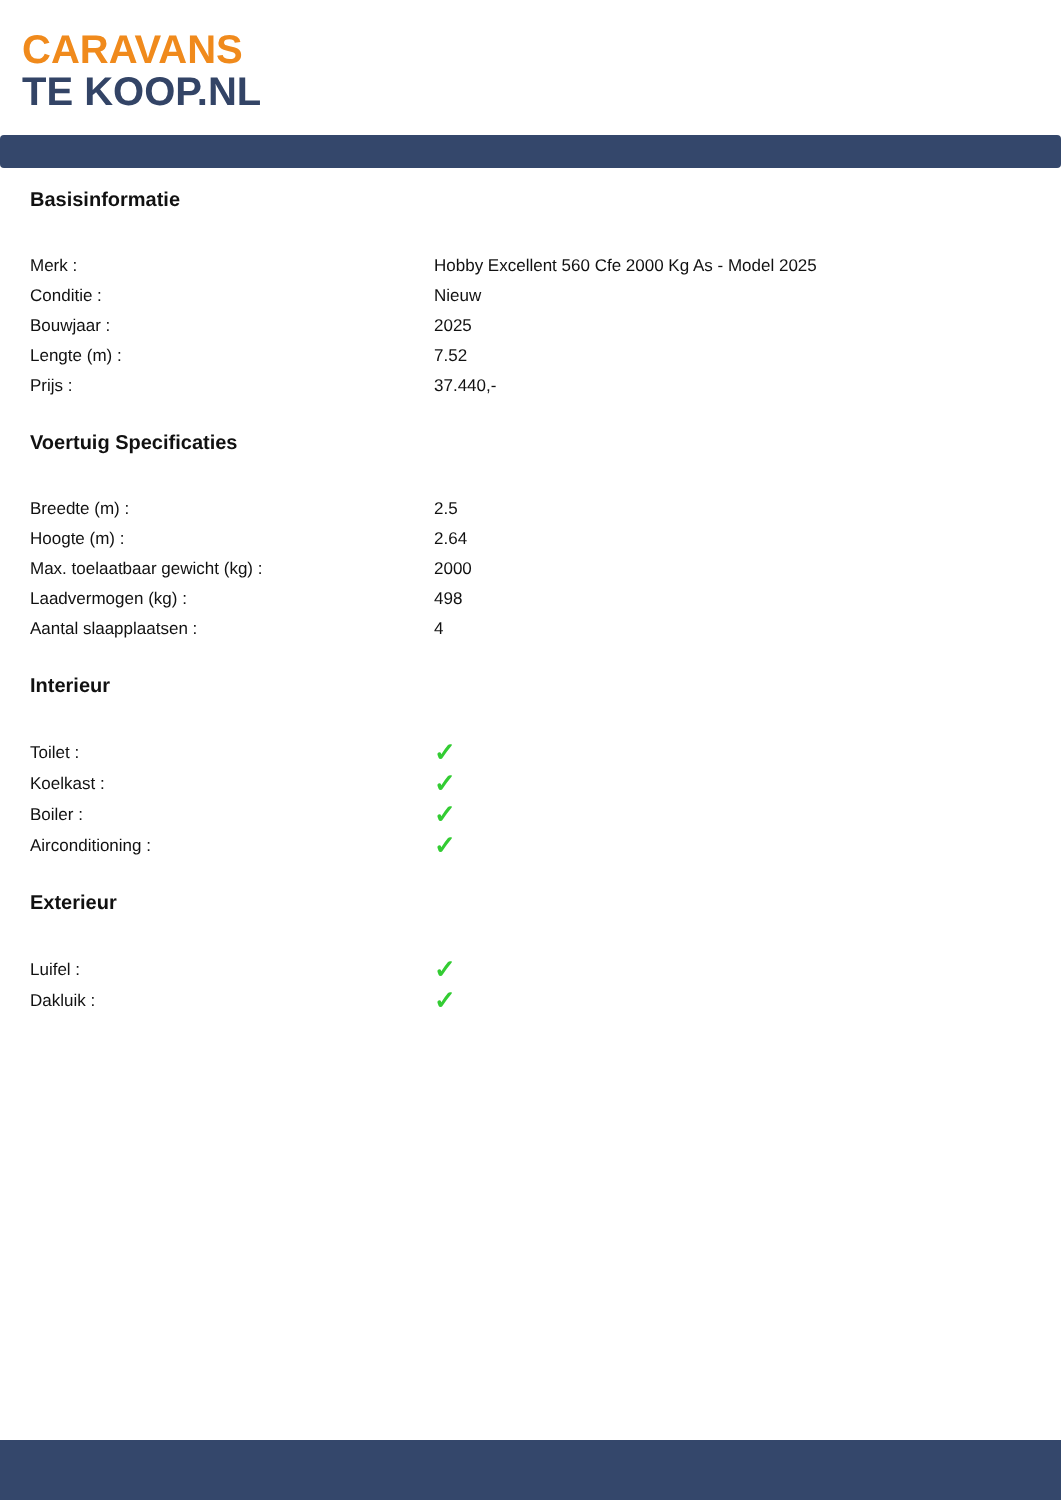CARAVANS
TE KOOP.NL
Basisinformatie
| Merk : | Hobby Excellent 560 Cfe 2000 Kg As - Model 2025 |
| Conditie : | Nieuw |
| Bouwjaar : | 2025 |
| Lengte (m) : | 7.52 |
| Prijs : | 37.440,- |
Voertuig Specificaties
| Breedte (m) : | 2.5 |
| Hoogte (m) : | 2.64 |
| Max. toelaatbaar gewicht (kg) : | 2000 |
| Laadvermogen (kg) : | 498 |
| Aantal slaapplaatsen : | 4 |
Interieur
| Toilet : | ✓ |
| Koelkast : | ✓ |
| Boiler : | ✓ |
| Airconditioning : | ✓ |
Exterieur
| Luifel : | ✓ |
| Dakluik : | ✓ |